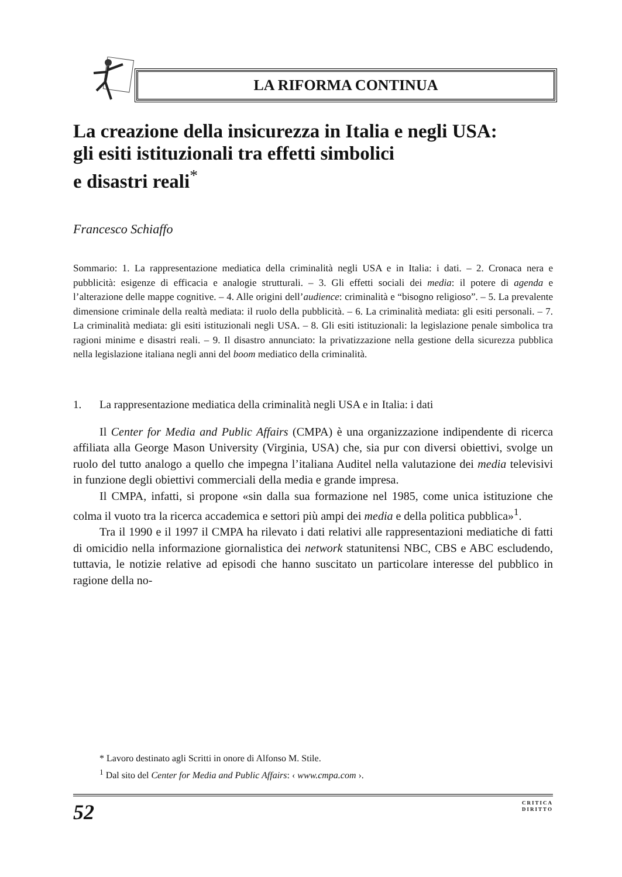LA RIFORMA CONTINUA
La creazione della insicurezza in Italia e negli USA:
gli esiti istituzionali tra effetti simbolici
e disastri reali<sup>*</sup>
Francesco Schiaffo
Sommario: 1. La rappresentazione mediatica della criminalità negli USA e in Italia: i dati. – 2. Cronaca nera e pubblicità: esigenze di efficacia e analogie strutturali. – 3. Gli effetti sociali dei media: il potere di agenda e l’alterazione delle mappe cognitive. – 4. Alle origini dell’audience: criminalità e “bisogno religioso”. – 5. La prevalente dimensione criminale della realtà mediata: il ruolo della pubblicità. – 6. La criminalità mediata: gli esiti personali. – 7. La criminalità mediata: gli esiti istituzionali negli USA. – 8. Gli esiti istituzionali: la legislazione penale simbolica tra ragioni minime e disastri reali. – 9. Il disastro annunciato: la privatizzazione nella gestione della sicurezza pubblica nella legislazione italiana negli anni del boom mediatico della criminalità.
1. La rappresentazione mediatica della criminalità negli USA e in Italia: i dati
Il Center for Media and Public Affairs (CMPA) è una organizzazione indipendente di ricerca affiliata alla George Mason University (Virginia, USA) che, sia pur con diversi obiettivi, svolge un ruolo del tutto analogo a quello che impegna l’italiana Auditel nella valutazione dei media televisivi in funzione degli obiettivi commerciali della media e grande impresa.
Il CMPA, infatti, si propone «sin dalla sua formazione nel 1985, come unica istituzione che colma il vuoto tra la ricerca accademica e settori più ampi dei media e della politica pubblica»<sup>1</sup>.
Tra il 1990 e il 1997 il CMPA ha rilevato i dati relativi alle rappresentazioni mediatiche di fatti di omicidio nella informazione giornalistica dei network statunitensi NBC, CBS e ABC escludendo, tuttavia, le notizie relative ad episodi che hanno suscitato un particolare interesse del pubblico in ragione della no-
* Lavoro destinato agli Scritti in onore di Alfonso M. Stile.
<sup>1</sup> Dal sito del Center for Media and Public Affairs: ‹ www.cmpa.com ›.
52 CRITICA
DIRITTO